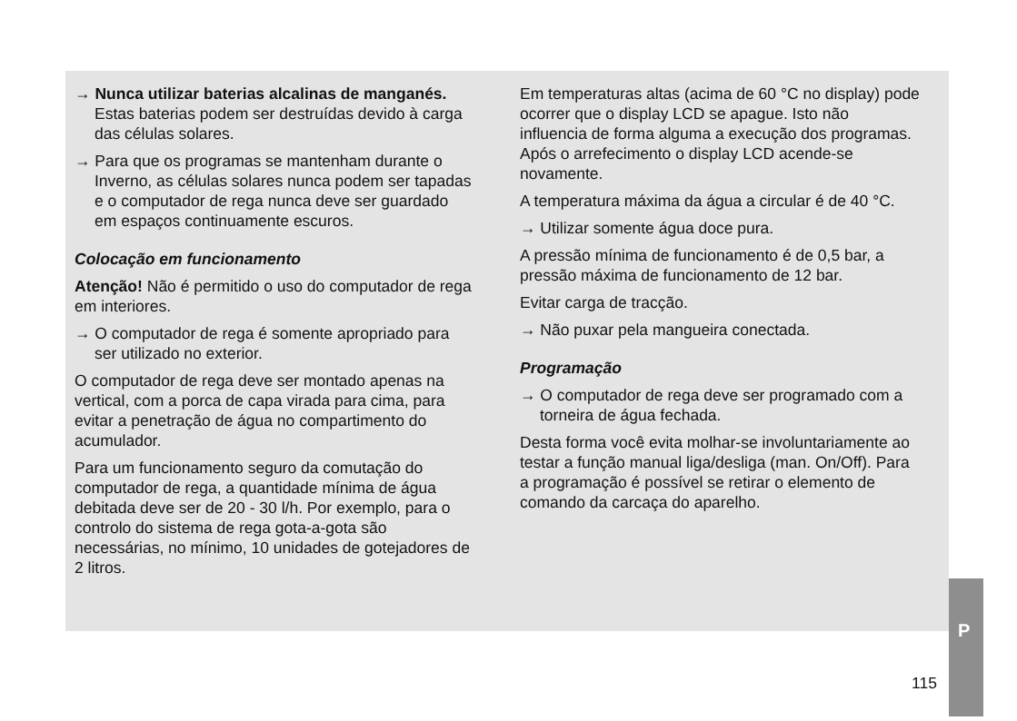→ Nunca utilizar baterias alcalinas de manganés. Estas baterias podem ser destruídas devido à carga das células solares.
→ Para que os programas se mantenham durante o Inverno, as células solares nunca podem ser tapadas e o computador de rega nunca deve ser guardado em espaços continuamente escuros.
Colocação em funcionamento
Atenção! Não é permitido o uso do computador de rega em interiores.
→ O computador de rega é somente apropriado para ser utilizado no exterior.
O computador de rega deve ser montado apenas na vertical, com a porca de capa virada para cima, para evitar a penetração de água no compartimento do acumulador.
Para um funcionamento seguro da comutação do computador de rega, a quantidade mínima de água debitada deve ser de 20 - 30 l/h. Por exemplo, para o controlo do sistema de rega gota-a-gota são necessárias, no mínimo, 10 unidades de gotejadores de 2 litros.
Em temperaturas altas (acima de 60 °C no display) pode ocorrer que o display LCD se apague. Isto não influencia de forma alguma a execução dos programas. Após o arrefecimento o display LCD acende-se novamente.
A temperatura máxima da água a circular é de 40 °C.
→ Utilizar somente água doce pura.
A pressão mínima de funcionamento é de 0,5 bar, a pressão máxima de funcionamento de 12 bar.
Evitar carga de tracção.
→ Não puxar pela mangueira conectada.
Programação
→ O computador de rega deve ser programado com a torneira de água fechada.
Desta forma você evita molhar-se involuntariamente ao testar a função manual liga/desliga (man. On/Off). Para a programação é possível se retirar o elemento de comando da carcaça do aparelho.
P
115